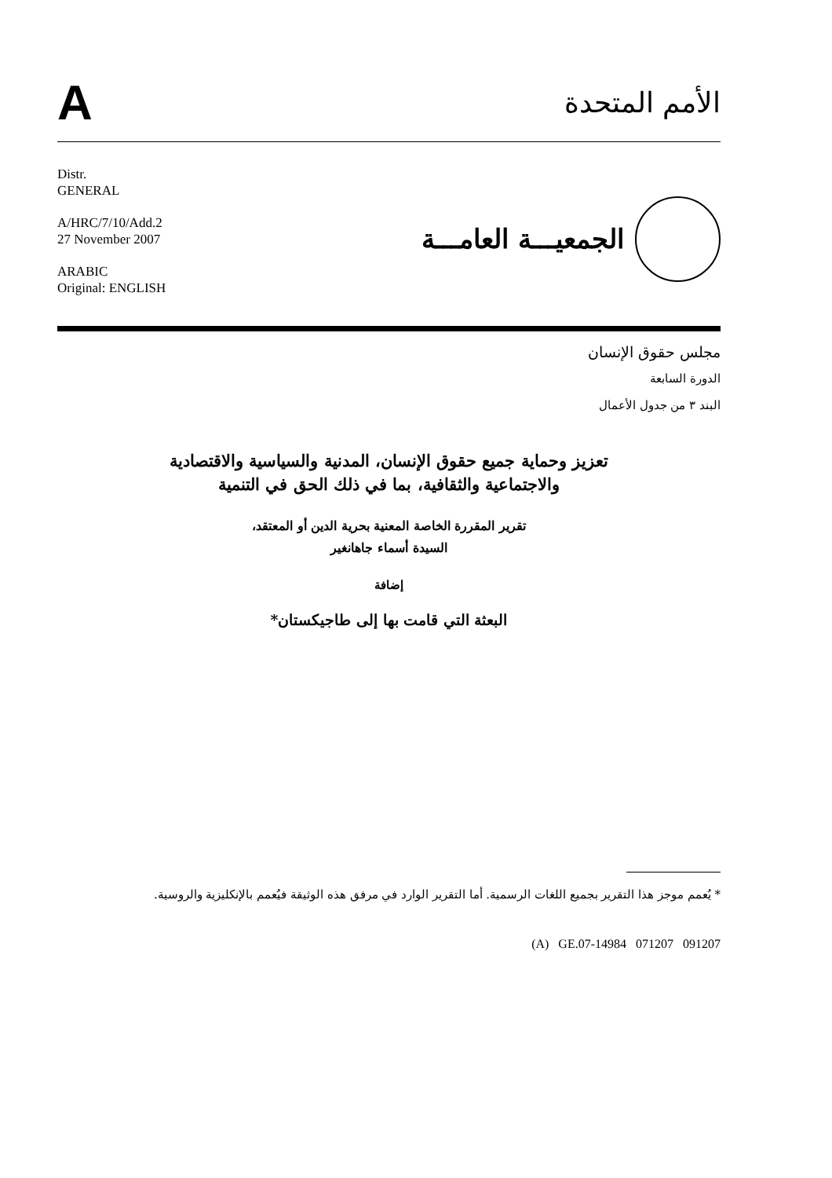A
الأمم المتحدة
Distr.
GENERAL
A/HRC/7/10/Add.2
27 November 2007
ARABIC
Original: ENGLISH
الجمعيـــة العامـــة
مجلس حقوق الإنسان
الدورة السابعة
البند ٣ من جدول الأعمال
تعزيز وحماية جميع حقوق الإنسان، المدنية والسياسية والاقتصادية
والاجتماعية والثقافية، بما في ذلك الحق في التنمية
تقرير المقررة الخاصة المعنية بحرية الدين أو المعتقد،
السيدة أسماء جاهانغير
إضافة
البعثة التي قامت بها إلى طاجيكستان*
* يُعمم موجز هذا التقرير بجميع اللغات الرسمية. أما التقرير الوارد في مرفق هذه الوثيقة فيُعمم بالإنكليزية والروسية.
(A) GE.07-14984 071207 091207